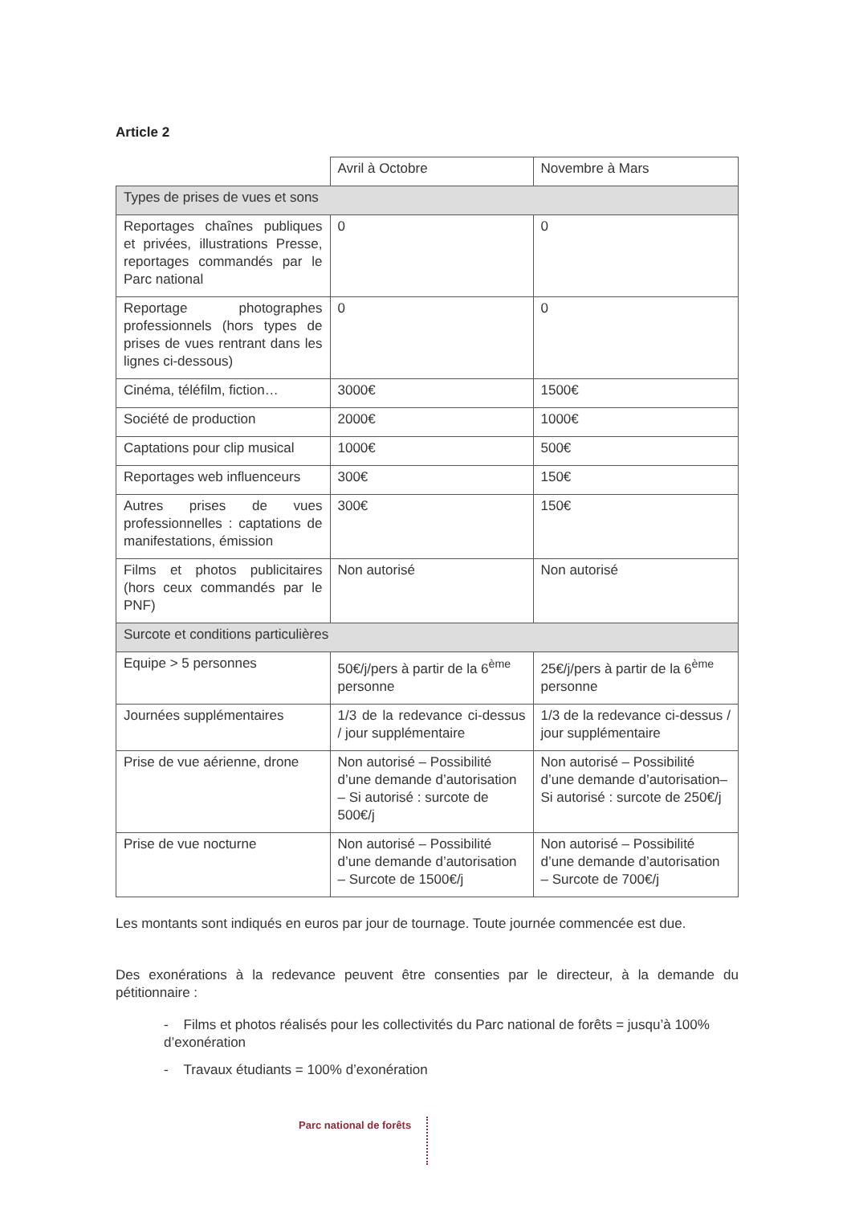Article 2
| | Avril à Octobre | Novembre à Mars |
| Types de prises de vues et sons | | |
| Reportages chaînes publiques et privées, illustrations Presse, reportages commandés par le Parc national | 0 | 0 |
| Reportage photographes professionnels (hors types de prises de vues rentrant dans les lignes ci-dessous) | 0 | 0 |
| Cinéma, téléfilm, fiction… | 3000€ | 1500€ |
| Société de production | 2000€ | 1000€ |
| Captations pour clip musical | 1000€ | 500€ |
| Reportages web influenceurs | 300€ | 150€ |
| Autres prises de vues professionnelles : captations de manifestations, émission | 300€ | 150€ |
| Films et photos publicitaires (hors ceux commandés par le PNF) | Non autorisé | Non autorisé |
| Surcote et conditions particulières | | |
| Equipe > 5 personnes | 50€/j/pers à partir de la 6<sup>ème</sup> personne | 25€/j/pers à partir de la 6<sup>ème</sup> personne |
| Journées supplémentaires | 1/3 de la redevance ci-dessus / jour supplémentaire | 1/3 de la redevance ci-dessus / jour supplémentaire |
| Prise de vue aérienne, drone | Non autorisé – Possibilité d’une demande d’autorisation – Si autorisé : surcote de 500€/j | Non autorisé – Possibilité d’une demande d’autorisation– Si autorisé : surcote de 250€/j |
| Prise de vue nocturne | Non autorisé – Possibilité d’une demande d’autorisation – Surcote de 1500€/j | Non autorisé – Possibilité d’une demande d’autorisation – Surcote de 700€/j |
Les montants sont indiqués en euros par jour de tournage. Toute journée commencée est due.
Des exonérations à la redevance peuvent être consenties par le directeur, à la demande du pétitionnaire :
- Films et photos réalisés pour les collectivités du Parc national de forêts = jusqu’à 100% d’exonération
- Travaux étudiants = 100% d’exonération
Parc national de forêts